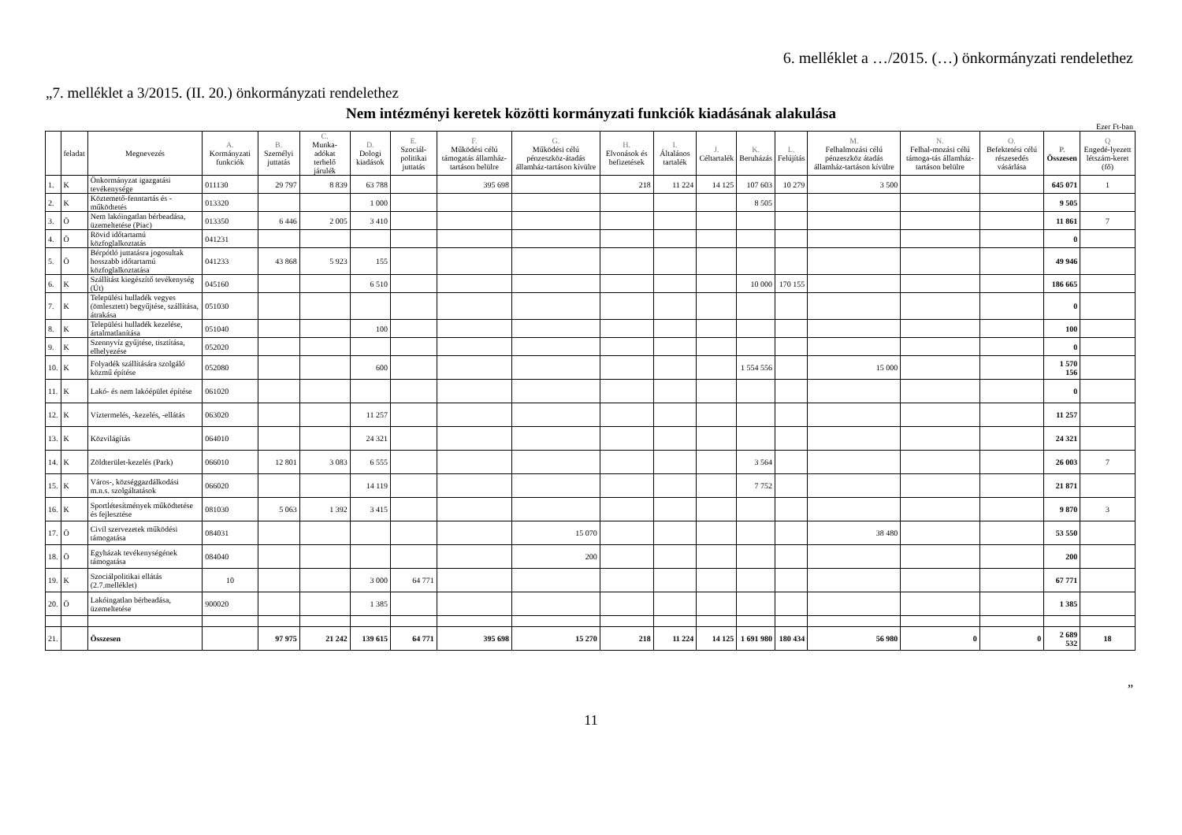6. melléklet a …/2015. (…) önkormányzati rendelethez
„7. melléklet a 3/2015. (II. 20.) önkormányzati rendelethez
Nem intézményi keretek közötti kormányzati funkciók kiadásának alakulása
Ezer Ft-ban
| | feladat | Megnevezés | A. Kormányzati funkciók | B. Személyi juttatás | C. Munka-adókat terhelő járulék | D. Dologi kiadások | E. Szociál-politikai juttatás | F. Működési célú támogatás államház-tartáson belülre | G. Működési célú pénzeszköz-átadás államház-tartáson kívülre | H. Elvonások és befizetések | I. Általános tartalék | J. Céltartalék | K. Beruházás | L. Felújítás | M. Felhalmozási célú pénzeszköz átadás államház-tartáson kívülre | N. Felhal-mozási célú támoga-tás államház-tartáson belülre | O. Befektetési célú részesedés vásárlása | P. Összesen | Q Engedé-lyezett létszám-keret (fő) |
| --- | --- | --- | --- | --- | --- | --- | --- | --- | --- | --- | --- | --- | --- | --- | --- | --- | --- | --- | --- |
| 1. | K | Önkormányzat igazgatási tevékenysége | 011130 | 29 797 | 8 839 | 63 788 | | 395 698 | | 218 | 11 224 | 14 125 | 107 603 | 10 279 | 3 500 | | | 645 071 | 1 |
| 2. | K | Köztemető-fenntartás és -működtetés | 013320 | | | 1 000 | | | | | | | 8 505 | | | | | 9 505 | |
| 3. | Ö | Nem lakóingatlan bérbeadása, üzemeltetése (Piac) | 013350 | 6 446 | 2 005 | 3 410 | | | | | | | | | | | | 11 861 | 7 |
| 4. | Ö | Rövid időtartamú közfoglalkoztatás | 041231 | | | | | | | | | | | | | | | 0 | |
| 5. | Ö | Bérpótló juttatásra jogosultak hosszabb időtartamú közfoglalkoztatása | 041233 | 43 868 | 5 923 | 155 | | | | | | | | | | | | 49 946 | |
| 6. | K | Szállítást kiegészítő tevékenység (Út) | 045160 | | | 6 510 | | | | | | | 10 000 | 170 155 | | | | 186 665 | |
| 7. | K | Települési hulladék vegyes (ömlesztett) begyűjtése, szállítása, átrakása | 051030 | | | | | | | | | | | | | | | 0 | |
| 8. | K | Települési hulladék kezelése, ártalmatlanítása | 051040 | | | 100 | | | | | | | | | | | | 100 | |
| 9. | K | Szennyvíz gyűjtése, tisztítása, elhelyezése | 052020 | | | | | | | | | | | | | | | 0 | |
| 10. | K | Folyadék szállítására szolgáló közmű építése | 052080 | | | 600 | | | | | | | 1 554 556 | | 15 000 | | | 1 570 156 | |
| 11. | K | Lakó- és nem lakóépület építése | 061020 | | | | | | | | | | | | | | | 0 | |
| 12. | K | Víztermelés, -kezelés, -ellátás | 063020 | | | 11 257 | | | | | | | | | | | | 11 257 | |
| 13. | K | Közvilágítás | 064010 | | | 24 321 | | | | | | | | | | | | 24 321 | |
| 14. | K | Zöldterület-kezelés (Park) | 066010 | 12 801 | 3 083 | 6 555 | | | | | | | 3 564 | | | | | 26 003 | 7 |
| 15. | K | Város-, községgazdálkodási m.n.s. szolgáltatások | 066020 | | | 14 119 | | | | | | | 7 752 | | | | | 21 871 | |
| 16. | K | Sportlétesítmények működtetése és fejlesztése | 081030 | 5 063 | 1 392 | 3 415 | | | | | | | | | | | | 9 870 | 3 |
| 17. | Ö | Civil szervezetek működési támogatása | 084031 | | | | | | 15 070 | | | | | | 38 480 | | | 53 550 | |
| 18. | Ö | Egyházak tevékenységének támogatása | 084040 | | | | | | 200 | | | | | | | | | 200 | |
| 19. | K | Szociálpolitikai ellátás (2.7.melléklet) | 10 | | | 3 000 | 64 771 | | | | | | | | | | | 67 771 | |
| 20. | Ö | Lakóingatlan bérbeadása, üzemeltetése | 900020 | | | 1 385 | | | | | | | | | | | | 1 385 | |
| 21. | | Összesen | | 97 975 | 21 242 | 139 615 | 64 771 | 395 698 | 15 270 | 218 | 11 224 | 14 125 | 1 691 980 | 180 434 | 56 980 | 0 | 0 | 2 689 532 | 18 |
”
11